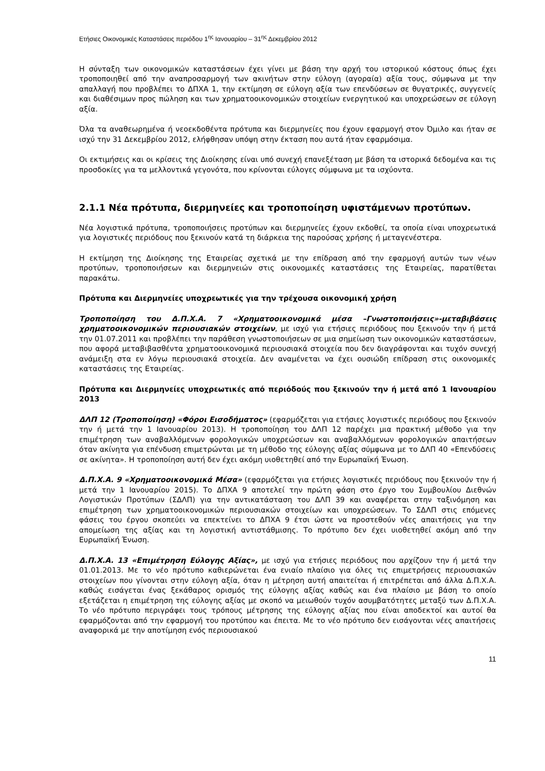Ετήσιες Οικονομικές Καταστάσεις περιόδου 1<sup>ης</sup> Ιανουαρίου – 31<sup>ης</sup> Δεκεμβρίου 2012
Η σύνταξη των οικονομικών καταστάσεων έχει γίνει με βάση την αρχή του ιστορικού κόστους όπως έχει τροποποιηθεί από την αναπροσαρμογή των ακινήτων στην εύλογη (αγοραία) αξία τους, σύμφωνα με την απαλλαγή που προβλέπει το ΔΠΧΑ 1, την εκτίμηση σε εύλογη αξία των επενδύσεων σε θυγατρικές, συγγενείς και διαθέσιμων προς πώληση και των χρηματοοικονομικών στοιχείων ενεργητικού και υποχρεώσεων σε εύλογη αξία.
Όλα τα αναθεωρημένα ή νεοεκδοθέντα πρότυπα και διερμηνείες που έχουν εφαρμογή στον Όμιλο και ήταν σε ισχύ την 31 Δεκεμβρίου 2012, ελήφθησαν υπόψη στην έκταση που αυτά ήταν εφαρμόσιμα.
Οι εκτιμήσεις και οι κρίσεις της Διοίκησης είναι υπό συνεχή επανεξέταση με βάση τα ιστορικά δεδομένα και τις προσδοκίες για τα μελλοντικά γεγονότα, που κρίνονται εύλογες σύμφωνα με τα ισχύοντα.
2.1.1 Νέα πρότυπα, διερμηνείες και τροποποίηση υφιστάμενων προτύπων.
Νέα λογιστικά πρότυπα, τροποποιήσεις προτύπων και διερμηνείες έχουν εκδοθεί, τα οποία είναι υποχρεωτικά για λογιστικές περιόδους που ξεκινούν κατά τη διάρκεια της παρούσας χρήσης ή μεταγενέστερα.
Η εκτίμηση της Διοίκησης της Εταιρείας σχετικά με την επίδραση από την εφαρμογή αυτών των νέων προτύπων, τροποποιήσεων και διερμηνειών στις οικονομικές καταστάσεις της Εταιρείας, παρατίθεται παρακάτω.
Πρότυπα και Διερμηνείες υποχρεωτικές για την τρέχουσα οικονομική χρήση
Τροποποίηση του Δ.Π.Χ.Α. 7 «Χρηματοοικονομικά μέσα –Γνωστοποιήσεις»-μεταβιβάσεις χρηματοοικονομικών περιουσιακών στοιχείων, με ισχύ για ετήσιες περιόδους που ξεκινούν την ή μετά την 01.07.2011 και προβλέπει την παράθεση γνωστοποιήσεων σε μια σημείωση των οικονομικών καταστάσεων, που αφορά μεταβιβασθέντα χρηματοοικονομικά περιουσιακά στοιχεία που δεν διαγράφονται και τυχόν συνεχή ανάμειξη στα εν λόγω περιουσιακά στοιχεία. Δεν αναμένεται να έχει ουσιώδη επίδραση στις οικονομικές καταστάσεις της Εταιρείας.
Πρότυπα και Διερμηνείες υποχρεωτικές από περιόδούς που ξεκινούν την ή μετά από 1 Ιανουαρίου 2013
ΔΛΠ 12 (Τροποποίηση) «Φόροι Εισοδήματος» (εφαρμόζεται για ετήσιες λογιστικές περιόδους που ξεκινούν την ή μετά την 1 Ιανουαρίου 2013). Η τροποποίηση του ΔΛΠ 12 παρέχει μια πρακτική μέθοδο για την επιμέτρηση των αναβαλλόμενων φορολογικών υποχρεώσεων και αναβαλλόμενων φορολογικών απαιτήσεων όταν ακίνητα για επένδυση επιμετρώνται με τη μέθοδο της εύλογης αξίας σύμφωνα με το ΔΛΠ 40 «Επενδύσεις σε ακίνητα». Η τροποποίηση αυτή δεν έχει ακόμη υιοθετηθεί από την Ευρωπαϊκή Ένωση.
Δ.Π.Χ.Α. 9 «Χρηματοοικονομικά Μέσα» (εφαρμόζεται για ετήσιες λογιστικές περιόδους που ξεκινούν την ή μετά την 1 Ιανουαρίου 2015). Το ΔΠΧΑ 9 αποτελεί την πρώτη φάση στο έργο του Συμβουλίου Διεθνών Λογιστικών Προτύπων (ΣΔΛΠ) για την αντικατάσταση του ΔΛΠ 39 και αναφέρεται στην ταξινόμηση και επιμέτρηση των χρηματοοικονομικών περιουσιακών στοιχείων και υποχρεώσεων. Το ΣΔΛΠ στις επόμενες φάσεις του έργου σκοπεύει να επεκτείνει το ΔΠΧΑ 9 έτσι ώστε να προστεθούν νέες απαιτήσεις για την απομείωση της αξίας και τη λογιστική αντιστάθμισης. Το πρότυπο δεν έχει υιοθετηθεί ακόμη από την Ευρωπαϊκή Ένωση.
Δ.Π.Χ.Α. 13 «Επιμέτρηση Εύλογης Αξίας», με ισχύ για ετήσιες περιόδους που αρχίζουν την ή μετά την 01.01.2013. Με το νέο πρότυπο καθιερώνεται ένα ενιαίο πλαίσιο για όλες τις επιμετρήσεις περιουσιακών στοιχείων που γίνονται στην εύλογη αξία, όταν η μέτρηση αυτή απαιτείται ή επιτρέπεται από άλλα Δ.Π.Χ.Α. καθώς εισάγεται ένας ξεκάθαρος ορισμός της εύλογης αξίας καθώς και ένα πλαίσιο με βάση το οποίο εξετάζεται η επιμέτρηση της εύλογης αξίας με σκοπό να μειωθούν τυχόν ασυμβατότητες μεταξύ των Δ.Π.Χ.Α. Το νέο πρότυπο περιγράφει τους τρόπους μέτρησης της εύλογης αξίας που είναι αποδεκτοί και αυτοί θα εφαρμόζονται από την εφαρμογή του προτύπου και έπειτα. Με το νέο πρότυπο δεν εισάγονται νέες απαιτήσεις αναφορικά με την αποτίμηση ενός περιουσιακού
11